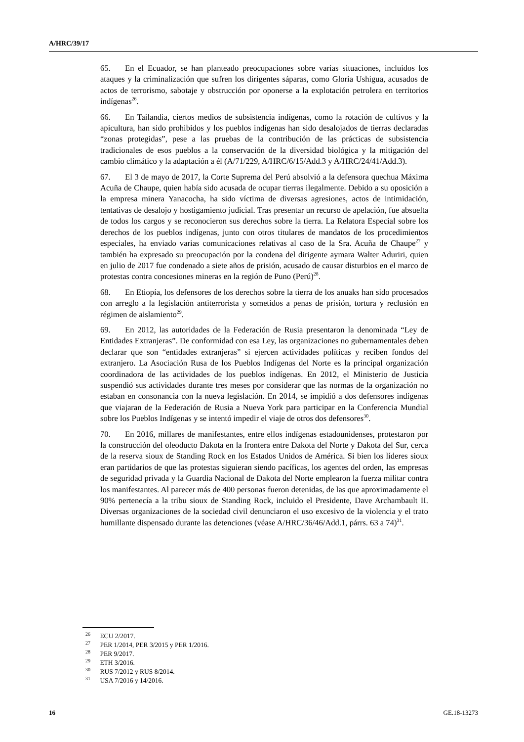A/HRC/39/17
65. En el Ecuador, se han planteado preocupaciones sobre varias situaciones, incluidos los ataques y la criminalización que sufren los dirigentes sáparas, como Gloria Ushigua, acusados de actos de terrorismo, sabotaje y obstrucción por oponerse a la explotación petrolera en territorios indígenas<sup>26</sup>.
66. En Tailandia, ciertos medios de subsistencia indígenas, como la rotación de cultivos y la apicultura, han sido prohibidos y los pueblos indígenas han sido desalojados de tierras declaradas “zonas protegidas”, pese a las pruebas de la contribución de las prácticas de subsistencia tradicionales de esos pueblos a la conservación de la diversidad biológica y la mitigación del cambio climático y la adaptación a él (A/71/229, A/HRC/6/15/Add.3 y A/HRC/24/41/Add.3).
67. El 3 de mayo de 2017, la Corte Suprema del Perú absolvió a la defensora quechua Máxima Acuña de Chaupe, quien había sido acusada de ocupar tierras ilegalmente. Debido a su oposición a la empresa minera Yanacocha, ha sido víctima de diversas agresiones, actos de intimidación, tentativas de desalojo y hostigamiento judicial. Tras presentar un recurso de apelación, fue absuelta de todos los cargos y se reconocieron sus derechos sobre la tierra. La Relatora Especial sobre los derechos de los pueblos indígenas, junto con otros titulares de mandatos de los procedimientos especiales, ha enviado varias comunicaciones relativas al caso de la Sra. Acuña de Chaupe<sup>27</sup> y también ha expresado su preocupación por la condena del dirigente aymara Walter Aduriri, quien en julio de 2017 fue condenado a siete años de prisión, acusado de causar disturbios en el marco de protestas contra concesiones mineras en la región de Puno (Perú)<sup>28</sup>.
68. En Etiopía, los defensores de los derechos sobre la tierra de los anuaks han sido procesados con arreglo a la legislación antiterrorista y sometidos a penas de prisión, tortura y reclusión en régimen de aislamiento<sup>29</sup>.
69. En 2012, las autoridades de la Federación de Rusia presentaron la denominada “Ley de Entidades Extranjeras”. De conformidad con esa Ley, las organizaciones no gubernamentales deben declarar que son “entidades extranjeras” si ejercen actividades políticas y reciben fondos del extranjero. La Asociación Rusa de los Pueblos Indígenas del Norte es la principal organización coordinadora de las actividades de los pueblos indígenas. En 2012, el Ministerio de Justicia suspendió sus actividades durante tres meses por considerar que las normas de la organización no estaban en consonancia con la nueva legislación. En 2014, se impidió a dos defensores indígenas que viajaran de la Federación de Rusia a Nueva York para participar en la Conferencia Mundial sobre los Pueblos Indígenas y se intentó impedir el viaje de otros dos defensores<sup>30</sup>.
70. En 2016, millares de manifestantes, entre ellos indígenas estadounidenses, protestaron por la construcción del oleoducto Dakota en la frontera entre Dakota del Norte y Dakota del Sur, cerca de la reserva sioux de Standing Rock en los Estados Unidos de América. Si bien los líderes sioux eran partidarios de que las protestas siguieran siendo pacíficas, los agentes del orden, las empresas de seguridad privada y la Guardia Nacional de Dakota del Norte emplearon la fuerza militar contra los manifestantes. Al parecer más de 400 personas fueron detenidas, de las que aproximadamente el 90% pertenecía a la tribu sioux de Standing Rock, incluido el Presidente, Dave Archambault II. Diversas organizaciones de la sociedad civil denunciaron el uso excesivo de la violencia y el trato humillante dispensado durante las detenciones (véase A/HRC/36/46/Add.1, párrs. 63 a 74)<sup>31</sup>.
<sup>26</sup> ECU 2/2017.
<sup>27</sup> PER 1/2014, PER 3/2015 y PER 1/2016.
<sup>28</sup> PER 9/2017.
<sup>29</sup> ETH 3/2016.
<sup>30</sup> RUS 7/2012 y RUS 8/2014.
<sup>31</sup> USA 7/2016 y 14/2016.
16 GE.18-13273